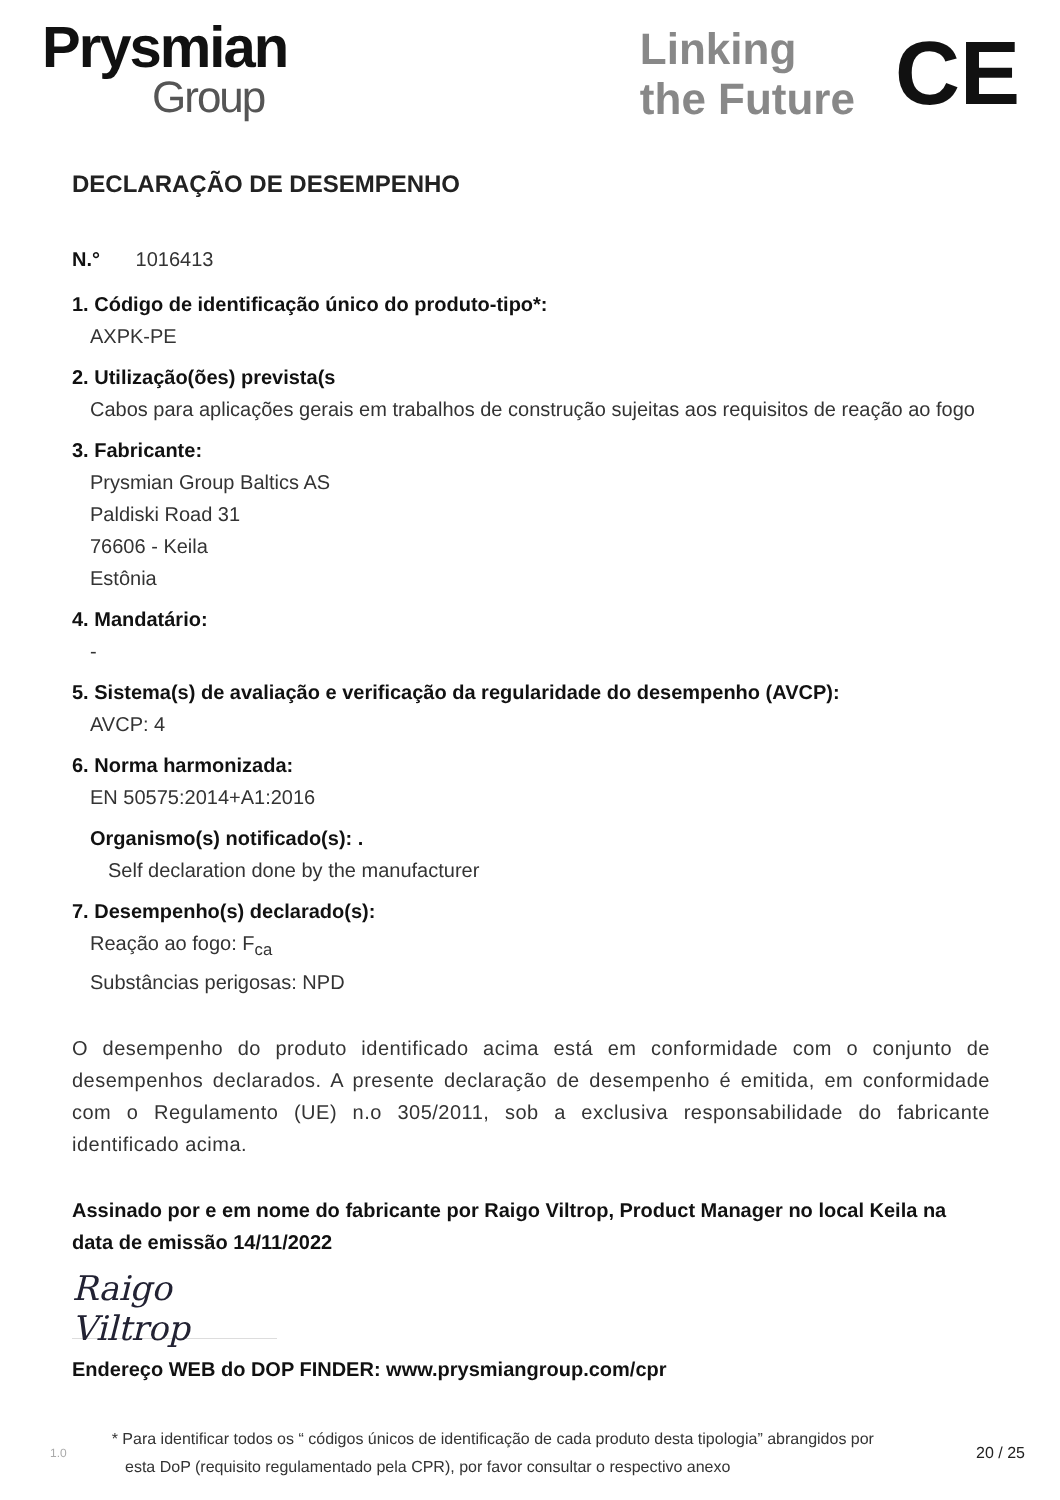Prysmian
Group
Linking
the Future
CE
DECLARAÇÃO DE DESEMPENHO
N.° 1016413
1. Código de identificação único do produto-tipo*:
AXPK-PE
2. Utilização(ões) prevista(s
Cabos para aplicações gerais em trabalhos de construção sujeitas aos requisitos de reação ao fogo
3. Fabricante:
Prysmian Group Baltics AS
Paldiski Road 31
76606 - Keila
Estônia
4. Mandatário:
-
5. Sistema(s) de avaliação e verificação da regularidade do desempenho (AVCP):
AVCP: 4
6. Norma harmonizada:
EN 50575:2014+A1:2016
Organismo(s) notificado(s): .
Self declaration done by the manufacturer
7. Desempenho(s) declarado(s):
Reação ao fogo: F<sub>ca</sub>
Substâncias perigosas: NPD
O desempenho do produto identificado acima está em conformidade com o conjunto de desempenhos declarados. A presente declaração de desempenho é emitida, em conformidade com o Regulamento (UE) n.o 305/2011, sob a exclusiva responsabilidade do fabricante identificado acima.
Assinado por e em nome do fabricante por Raigo Viltrop, Product Manager no local Keila na data de emissão 14/11/2022
Raigo Viltrop
Endereço WEB do DOP FINDER: www.prysmiangroup.com/cpr
1.0
* Para identificar todos os “ códigos únicos de identificação de cada produto desta tipologia” abrangidos por
esta DoP (requisito regulamentado pela CPR), por favor consultar o respectivo anexo
20 / 25